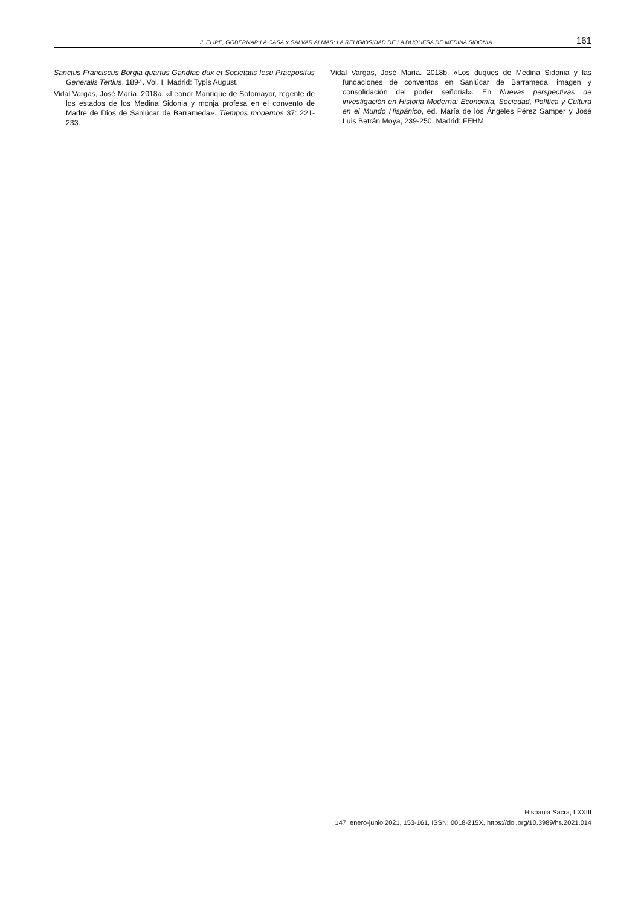J. ELIPE, GOBERNAR LA CASA Y SALVAR ALMAS: LA RELIGIOSIDAD DE LA DUQUESA DE MEDINA SIDONIA… 161
Sanctus Franciscus Borgia quartus Gandiae dux et Societatis Iesu Praepositus Generalis Tertius. 1894. Vol. I. Madrid: Typis August.
Vidal Vargas, José María. 2018a. «Leonor Manrique de Sotomayor, regente de los estados de los Medina Sidonia y monja profesa en el convento de Madre de Dios de Sanlúcar de Barrameda». Tiempos modernos 37: 221-233.
Vidal Vargas, José María. 2018b. «Los duques de Medina Sidonia y las fundaciones de conventos en Sanlúcar de Barrameda: imagen y consolidación del poder señorial». En Nuevas perspectivas de investigación en Historia Moderna: Economía, Sociedad, Política y Cultura en el Mundo Hispánico, ed. María de los Ángeles Pérez Samper y José Luis Betrán Moya, 239-250. Madrid: FEHM.
Hispania Sacra, LXXIII
147, enero-junio 2021, 153-161, ISSN: 0018-215X, https://doi.org/10.3989/hs.2021.014